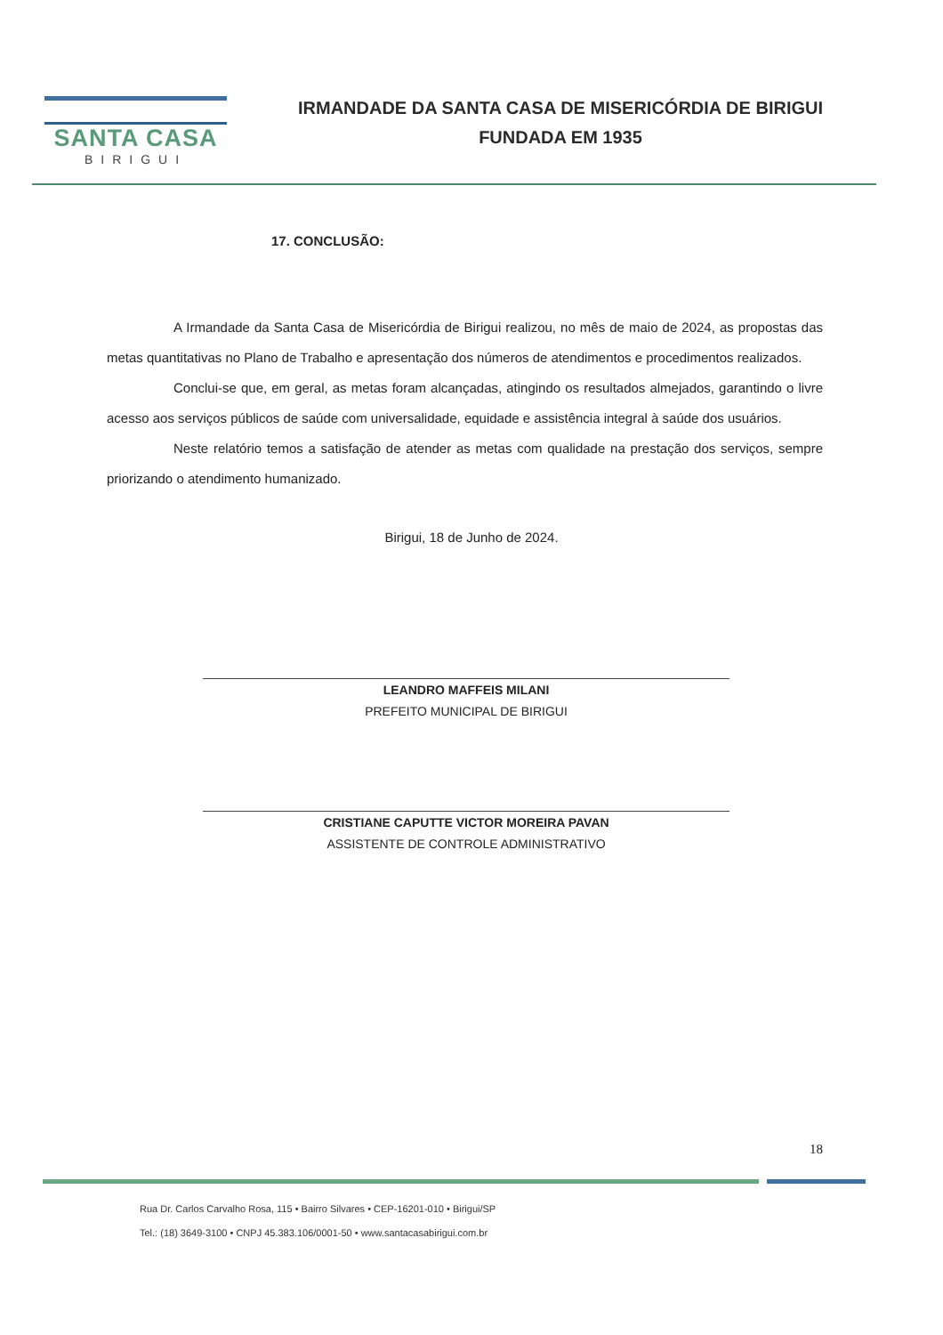SANTA CASA
BIRIGUI
IRMANDADE DA SANTA CASA DE MISERICÓRDIA DE BIRIGUI
FUNDADA EM 1935
17. CONCLUSÃO:
A Irmandade da Santa Casa de Misericórdia de Birigui realizou, no mês de maio de 2024, as propostas das metas quantitativas no Plano de Trabalho e apresentação dos números de atendimentos e procedimentos realizados.
Conclui-se que, em geral, as metas foram alcançadas, atingindo os resultados almejados, garantindo o livre acesso aos serviços públicos de saúde com universalidade, equidade e assistência integral à saúde dos usuários.
Neste relatório temos a satisfação de atender as metas com qualidade na prestação dos serviços, sempre priorizando o atendimento humanizado.
Birigui, 18 de Junho de 2024.
LEANDRO MAFFEIS MILANI
PREFEITO MUNICIPAL DE BIRIGUI
CRISTIANE CAPUTTE VICTOR MOREIRA PAVAN
ASSISTENTE DE CONTROLE ADMINISTRATIVO
18
Rua Dr. Carlos Carvalho Rosa, 115 • Bairro Silvares • CEP-16201-010 • Birigui/SP
Tel.: (18) 3649-3100 • CNPJ 45.383.106/0001-50 • www.santacasabirigui.com.br